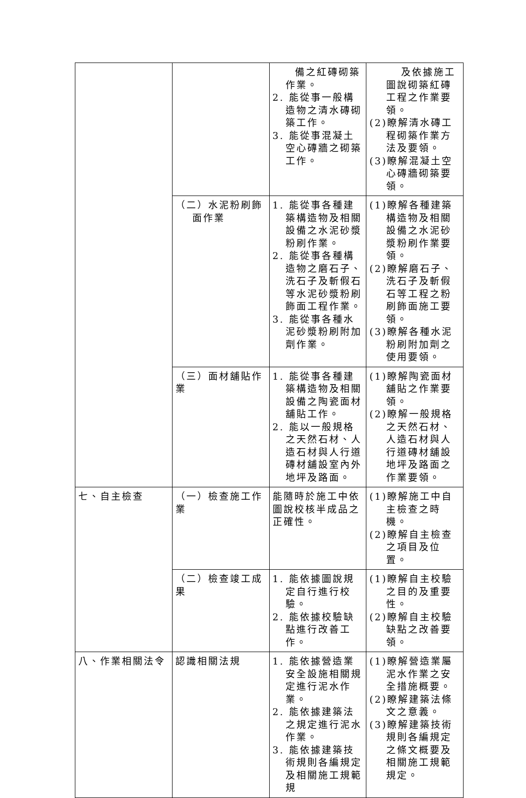| | | 備之紅磚砌築作業。 2. 能從事一般構造物之清水磚砌築工作。 3. 能從事混凝土空心磚牆之砌築工作。 | 及依據施工圖說砌築紅磚工程之作業要領。 (2)瞭解清水磚工程砌築作業方法及要領。 (3)瞭解混凝土空心磚牆砌築要領。 |
| | （二）水泥粉刷飾面作業 | 1. 能從事各種建築構造物及相關設備之水泥砂漿粉刷作業。 2. 能從事各種構造物之磨石子、洗石子及斬假石等水泥砂漿粉刷飾面工程作業。 3. 能從事各種水泥砂漿粉刷附加劑作業。 | (1)瞭解各種建築構造物及相關設備之水泥砂漿粉刷作業要領。 (2)瞭解磨石子、洗石子及斬假石等工程之粉刷飾面施工要領。 (3)瞭解各種水泥粉刷附加劑之使用要領。 |
| | （三）面材舖貼作業 | 1. 能從事各種建築構造物及相關設備之陶瓷面材舖貼工作。 2. 能以一般規格之天然石材、人造石材與人行道磚材舖設室內外地坪及路面。 | (1)瞭解陶瓷面材舖貼之作業要領。 (2)瞭解一般規格之天然石材、人造石材與人行道磚材舖設地坪及路面之作業要領。 |
| 七、自主檢查 | （一）檢查施工作業 | 能隨時於施工中依圖說校核半成品之正確性。 | (1)瞭解施工中自主檢查之時機。 (2)瞭解自主檢查之項目及位置。 |
| | （二）檢查竣工成果 | 1. 能依據圖說規定自行進行校驗。 2. 能依據校驗缺點進行改善工作。 | (1)瞭解自主校驗之目的及重要性。 (2)瞭解自主校驗缺點之改善要領。 |
| 八、作業相關法令 | 認識相關法規 | 1. 能依據營造業安全設施相關規定進行泥水作業。 2. 能依據建築法之規定進行泥水作業。 3. 能依據建築技術規則各編規定及相關施工規範規 | (1)瞭解營造業屬泥水作業之安全措施概要。 (2)瞭解建築法條文之意義。 (3)瞭解建築技術規則各編規定之條文概要及相關施工規範規定。 |